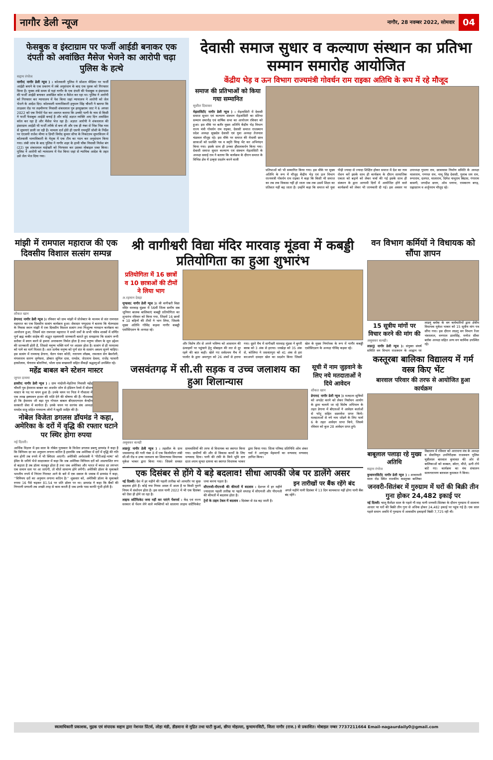नागौर डेली न्यूज नागौर, 28 नवम्बर 2022, सोमवार 04
फेसबुक व इंस्टाग्राम पर फर्जी आईडी बनाकर एक दंपती को अवांछित मैसेज भेजने का आरोपी चढ़ा पुलिस के हत्थे
सद्दाम रंगरेज
नागौर( नागौर डेली न्यूज ) : कोतवाली पुलिस ने सोशल मीडिया पर फर्जी आईडी बनाने के एक प्रकरण में लंबे अनुसंधान के बाद एक युवक को गिरफ्तार किया है। युवक लंबे समय से यहां नागौर के एक दंपती की फेसबुक व इंस्टाग्राम की फर्जी आईडी बनाकर अवांछित कॉल व मैसेज कर रहा था। पुलिस ने आरोपी को गिरफ्तार कर न्यायालय में पेश किया जहां न्यायालय ने आरोपी को जेल भेजने के आदेश दिए। कोतवाली थानाधिकारी हनुमान सिंह चौधरी ने बताया कि ताऊसर रोड पर लक्ष्मीनगर निवासी शंकरलाल पुत्र हरसुखराम जाट ने 6 अगस्त 2022 को एक रिपोर्ट पेश कर अवगत कराया कि उनकी पत्नी के नाम से किसी ने फर्जी फेसबुक आईडी बनाई है और कोई अज्ञात व्यक्ति आए दिन अवांछित कॉल कर रहा है और मैसेज भेज रहा है। अज्ञात आरोपी ने शंकरलाल की इंस्टाग्राम आईडी भी फर्जी तरीके से बना ली और एक ही नंबर से भिन्न भिन्न नाम से सूचनाएं डाली जा रही है। मामला दर्ज होते ही एसपी राममूर्ति जोशी के निर्देश पर एएसपी राजेश मीणा व डिप्टी विनोद कुमार सीपा के निकटतम सुपरविजन में कोतवाली थानाधिकारी के नेतृत्व में एक टीम का गठन कर अनुसंधान किया गया। लंबी जांच के बाद पुलिस ने नागौर शहर के हाथी चौक निवासी निलेश बंग (22) पुत्र शंकरलाल माहेश्वरी को गिरफ्तार कर उसका मोबाइल जब्त किया। पुलिस ने आरोपी को न्यायालय में पेश किया जहां से न्यायिक आदेश के तहत उसे जेल भेज दिया गया।
देवासी समाज सुधार व कल्याण संस्थान का प्रतिभा सम्मान समारोह आयोजित
केंद्रीय भेड़ व ऊन विभाग राज्यमंत्री गोवर्धन राम राइका अतिथि के रूप में रहे मौजूद
समाज की प्रतिभाओं को किया गया सम्मानित
सुशील दिवाकर
मेड़तासिटी( नागौर डेली न्यूज ) : मेड़तासिटी में देवासी समाज सुधार एवं कल्याण संस्थान मेड़तासिटी का प्रतिभा सम्मान समारोह एवं वार्षिक सभा का आयोजन रविवार को हुआ। इस मौके पर बतौर मुख्य अतिथि केंद्रीय भेड़ विभाग राज्य मंत्री गोवर्धन राम राइका, देवासी समाज राजस्थान प्रदेश अध्यक्ष सुखदेव देवासी एवं युवा अध्यक्ष तेजपाल चंडावल मौजूद रहे। इस मौके पर समाज की मेधावी छात्र छात्राओं को प्रशस्ति पत्र व स्मृति चिन्ह भेंट कर अभिनंदन किया गया। इसके साथ ही उनका हौंसलावर्धन किया गया। देवासी समाज सुधार कल्याण एवं संस्थान मेड़तासिटी के अध्यक्ष सवाई राम ने बताया कि कार्यक्रम के दौरान समाज के विभिन्न क्षेत्र में उत्कृष्ट प्रदर्शन करने वाली
प्रतिभाओं को भी सम्मानित किया गया। इस मौके पर मुख्य अतिथि के रूप में मौजूद केंद्रीय भेड़ एवं ऊन विभाग राज्यमंत्री गोवर्धन राम राइका ने कहा कि किसी भी समाज का तब तक विकास नहीं हो जाता जब तक उसमें शिक्षा का प्रतिशत नहीं बढ़ जाता है। उन्होंने कहा कि समाज को युवा पीढ़ी ज्यादा से ज्यादा शिक्षित होकर समाज में देश का नाम रोशन करें इसके साथ ही कार्यक्रम के दौरान सामाजिक एकता को बढ़ाने को लेकर चर्चा की गई इसके साथ ही संस्थान के द्वारा आगामी दिनों में आयोजित होने वाले कार्यक्रमों को लेकर भी जानकारी दी गई। इस अवसर पर उपाध्यक्ष गुमाना राम, छात्रावास निर्माण समिति के अध्यक्ष मालाराम, गणपत राम, नाथू सिंह देवासी, गुलाब जय राम, रूपाराम, दलपत, मालाराम, दिनेश नाथूराम बिंदास, गंगाराम बासनी, जगदीश छत्तर, ओम धनापा, रामकरण बगड़, प्रह्लादराम व अर्जुनराम मौजूद रहे।
मांझी में रामपाल महाराज की एक दिवसीय विशाल सत्संग सम्पन्न
शौकत खान
डेगाना( नागौर डेली न्यूज )। रविवार को ग्राम मांझी में प्रोजेक्टर के माध्यम से संत रामपाल महाराज का एक दिवसीय सत्संग कार्यक्रम हुआ। सेवादार पप्पूदास ने बताया कि चेतनदास के निवास स्थान मांझी में एक दिवसीय विशाल सत्संग तथा निःशुल्क नामदान कार्यक्रम का आयोजन हुआ, जिसमें संत रामपाल महाराज ने सभी धर्मों के सभी पवित्र शास्त्रों में वर्णित पूर्ण ब्रह्म कबीर साहेब की अद्भुत रहस्यमयी जानकारी बताते हुए समझाया कि सत्संग रूपी सरोवर में स्नान करने से हमारा अन्तकरण निर्मल होता है तथा मनुष्य जीवन के मूल उद्देश्य की जानकारी होती है, जिससे मनुष्य भक्ति मार्ग पर अग्रसर होता है। सत्संग से ही परमात्मा को पाने का मार्ग मिलता है। अतः प्रत्येक मनुष्य को पूर्ण संत के सत्संग अवश्य सुनने चाहिए। इस सत्संग में रामचन्द्र डेगाना, चेतन पंवार कोठी, नारायण लोछब, रामलाल सेन बेसरोली, मंगलाराम सारण लुणेसरा, डॉक्टर सुनिल दास, रामदेव, जेठाराम देवला, राजेंद्र पटवारी हरसोलाव, चेनाराम बोरानियां, भोला दास बच्छवारी सहित सैंकड़ों श्रद्धालुओं उपस्थित रहे।
महेंद्र बाबल बने स्टेशन मास्टर
जुगल दायमा
हरसौर( नागौर डेली न्यूज ) : ग्राम नांदोली-मेड़तिया निवासी महेंद्र चौधरी पुत्र हेमाराम बाबल का अजमेर जोन से इंडियन रेलवे में स्टेशन मास्टर के पद पर चयन हुआ है। उनके चयन पर पिता ने गौशाला में एक लाख इक्यावन हजार की राशि देने की घोषणा की हैं। गौरतलब हो कि हेमाराम जी बड़ा पुत्र गोपाल बाबल बीएसएनएल केन्द्रीय सरकारी सेवा में कार्यरत हैं। उनके चयन पर सरपंच संघ अध्यक्ष रामदेव साहू सहित गणमान्य लोगों ने खुशी जाहिर की है।
नोबेल विजेता डगलस डॉयमंड ने कहा, अमेरिका के दरों में वृद्धि की रफ्तार घटाने पर स्थिर होगा रुपया
नई दिल्ली।
आर्थिक विज्ञान में इस साल के नोबेल पुरस्कार के विजेता डगलस डब्ल्यू डायमंड ने कहा है कि विनिमय दर का अनुमान लगाना कठिन है हालांकि जब अमेरिका में दरों में वृद्धि की गति कम होगी तब रुपये में भी स्थिरता आएगी। अमेरिकी अर्थशास्त्री ने ‘पीटीआई-भाषा’ को ईमेल के जरिये भेजे साक्षात्कार में कहा कि जब अमेरिका विनिमय दरों को अप्रत्याशित रूप से बढ़ाता है तब डॉलर मजबूत होता है तथा जब अमेरिका और भारत में ब्याज दर लगभग एक समान स्तर पर आ जाएंगी, तो चीजें सामान्य होने लगेंगी। अमेरिकी डॉलर के मुकाबले भारतीय रुपये में निरंतर गिरावट आने के बारे में एक सवाल के जवाब में डायमंड ने कहा, ‘‘विनिमय दरों का अनुमान लगाना कठिन है।’’ शुक्रवार को, अमेरिकी डॉलर के मुकाबले रुपया 16 पैसे चढ़कर 81.54 पर प्रति डॉलर पर था। डायमंड ने कहा कि बैंकों की निगरानी प्रणाली तब अच्छी तरह से काम करती है जब उनके पास काफी पूंजी होती है।
श्री वागीश्वरी विद्या मंदिर मारवाड़ मूंडवा में कबड्डी प्रतियोगिता का हुआ शुभारंभ
प्रतियोगिता में 16 छात्रों व 10 छात्राओं की टीमों ने लिया भाग
अ.रहमान देवड़ा
मूण्डवा( नागौर डेली न्यूज )। श्री वागीश्वरी विद्या मंदिर मारवाड़ मूंडवा में 56वीं जिला स्तरीय सब जूनियर बालक बालिकाएं कबड्डी प्रतियोगिता का शुभारंभ रविवार को किया गया, जिसमें 16 छात्रों व 10 बहिनों की टीमों ने भाग लिया, जिसके मुख्य अतिथि गोविंद कड़वा नागौर कबड्डी एसोसिएशन के अध्यक्ष रहे।
और विशेष तौर से अपने भविष्य को आसमान की ऊंचाइयों पर पहुंचाने हेतु मोबाइल की लत से दूर रहने की बात कही। खेले गए सर्वप्रथम मैच में पालोट के द्वारा अमरपुरा को 26 अंकों से हराया गया। दूसरे मैच में वागीश्वरी मारवाड़ मूंडवा ने बुगरी क्लब को 3 अंक से हराया। जाखेड़ा को 35 अंक से, कोलिया ने जसवंतपुरा को 41 अंक से हरा करअपने दमदार खेल का प्रदर्शन किया जिसमें खेल के मुख्य निर्णायक के रूप में नागौर कबड्डी एसोसिएशन के अध्यक्ष गोविंद कड़वा रहे।
जसवंतगढ़ में सी.सी सड़क व उच्च जलाशय का हुआ शिलान्यास
अबूबकर बल्खी
लाडनूं( नागौर डेली न्यूज ) : तहसील के ग्राम जसवंतगढ़ की गली नंबर 8 में एक किलोमीटर लंबी सी.सी रोड व उच्च जलाशय का शिलान्यास विधायक मुकेश भाकर द्वारा किया गया। जिसमे समस्त ग्रामवासियों की तरफ से विधायक का स्वागत किया गया। ग्रामीणों की और से विकास कार्यों के लिए धन्यवाद दिया। पानी की टंकी के किये भूमि दान दाता श्याम सुन्दर दायमा का स्वागत विधायक भाकर द्वारा किया गया। जिला परिषद प्रतिनिधि ओम शंकर गर्वा ने आगंतुक मेहमानों का धन्यवाद धन्यवाद ज्ञापित किया।
सूची में नाम जुड़वाने के लिए नये मतदाताओं ने दिये आवेदन
शौकत खान
डेगाना( नागौर डेली न्यूज )। मतदाता सूचियों को अपडेट करने को लेकर निर्वाचन आयोग के द्वारा चलाये जा रहे विशेष अभियान के तहत डेगाना में बीएलओं ने आवेदन कर्ताओं से फोटू सहित दस्तावेज प्राप्त किये। मतदाताओं से नये नाम जोडने के लिए फार्म 6 के तहत आवेदन प्राप्त किये, जिसमे रविवार को कुल 28 आवेदन प्राप्त हुये।
एक दिसंबर से होंगे ये बड़े बदलाव! सीधा आपकी जेब पर डालेंगे असर
नई दिल्ली। देश में हर महीने की पहली तारीख को आमतौर पर कुछ बदलाव होते हैं। कोई नया नियम अमल में आता है या किसी पुराने नियम में संशोधन होता है। इस साल यानी 2022 में भी एक दिसंबर को ऐसा ही होने जा रहा है।
लाइफ सर्टिफिकेट जमा नहीं कर पाएंगे पेंशनर्स : केंद्र एवं राज्य सरकार से पेंशन लेने वाले व्यक्तियों को सालाना लाइफ सर्टिफिकेट जमा करना पड़ता है।
सीएनजी-पीएनजी की कीमतों में बदलाव : देशभर में हर महीने ज्यादातर पहली तारीख या पहले सप्ताह में सीएनजी और पीएनजी की कीमतों में बदलाव होता है।
ट्रेनों के टाइम टेबल में बदलाव : दिसंबर से ठंड बढ़ जाती है।
इन तारीखों पर बैंक रहेंगे बंद
अगले महीने यानी दिसंबर में 13 दिन कामकाज नहीं होगा यानी बैंक बंद रहेंगे।
वन विभाग कर्मियों ने विधायक को सौंपा ज्ञापन
15 सूत्रीय मांगों पर विचार करने की मांग की
अबूबकर बल्खी।
लाडनूं( नागौर डेली न्यूज ): संयुक्त संघर्ष समिति वन विभाग राजस्थान के आह्वान पर लाडनूं ब्लॉक के वन कर्मचारियों द्वारा क्षेत्रीय विधायक मुकेश भाकर को 15 सूत्रीय मांग पत्र सौंपा गया। इस दौरान लाडनू वन विभाग रेंजर भंवरलाल, वनपाल डालसिंह, मनोज सींवर ब्लॉक अध्यक्ष सहित अन्य वन कार्मिक उपस्थित रहे।
कस्तूरबा बालिका विद्यालय में गर्म वस्त्र किए भेंट
बारवाल परिवार की तरफ से आयोजित हुआ कार्यक्रम
बाबूलाल पलाड़ा रहे मुख्य अतिथि
सद्दाम रंगरेज
कुचामनसिटी( नागौर डेली न्यूज ) : शाकम्भरी माता रोड स्थित राजकीय कस्तूरबा बालिका विद्यालय में रविवार को आराधना मंच के अध्यक्ष व सेवानिवृत उपनिरीक्षक राजस्थान पुलिस चुन्नीलाल बारवाल कुमावत की ओर से बालिकाओं को कम्बल, स्वेटर, मौजे, ऊनी टोपे बांटे गए। कार्यक्रम का मंच संचालन सत्यनारायण बारवाल कुमावत ने किया।
जनवरी-सितंबर में गुरुग्राम में घरों की बिक्री तीन गुना होकर 24,482 इकाई पर
नई दिल्ली। चालू कैलेंडर साल के पहले नौ माह यानी जनवरी-सितंबर के दौरान गुरुग्राम में सालाना आधार पर घरों की बिक्री तीन गुना से अधिक होकर 24,482 इकाई पर पहुंच गई है। एक साल पहले समान अवधि में गुरुग्राम में आवासीय इकाइयों बिक्री 7,725 रही थी।
स्वत्वाधिकारी प्रकाशक, मुद्रक एवं संपादक सद्दाम द्वारा नेशनल प्रिंटर्स, लोहा मंडी, डीडवाना से मुद्रित तथा घाटी कुआं, छीपा मोहल्ला, कुचामनसिटी, जिला नागौर (राज.) से प्रकाशित। मोबाइल नम्बर 7737211664 Email-nagaurdaily0@gmail.com